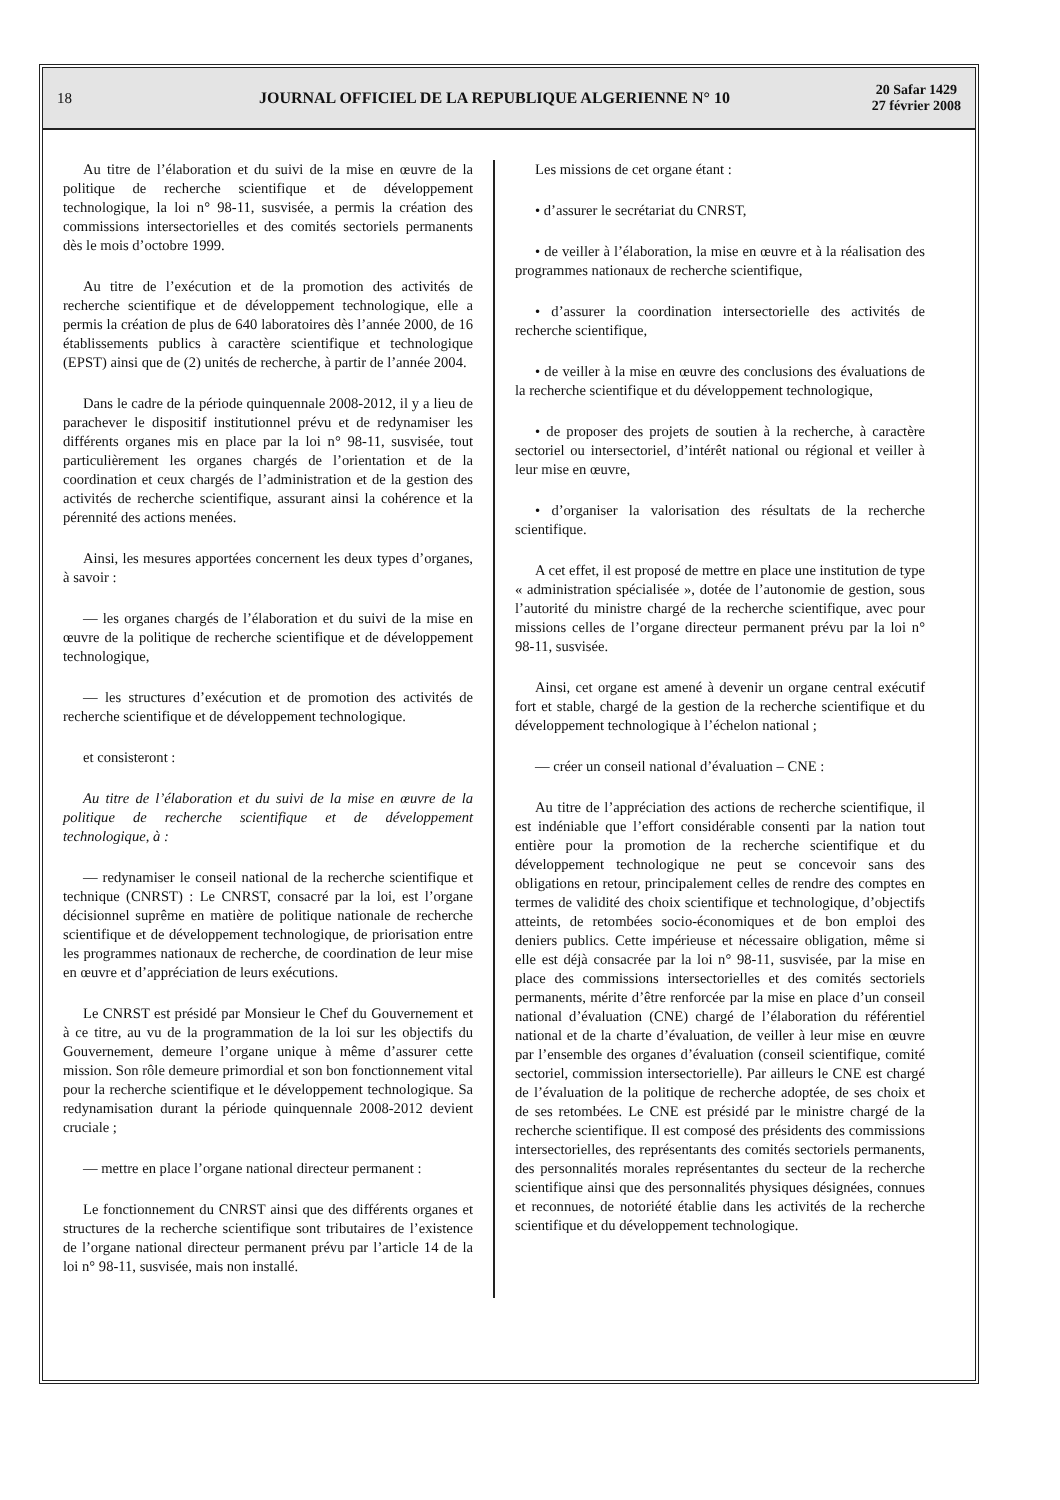18
JOURNAL OFFICIEL DE LA REPUBLIQUE ALGERIENNE N° 10
20 Safar 1429
27 février 2008
Au titre de l’élaboration et du suivi de la mise en œuvre de la politique de recherche scientifique et de développement technologique, la loi n° 98-11, susvisée, a permis la création des commissions intersectorielles et des comités sectoriels permanents dès le mois d’octobre 1999.
Au titre de l’exécution et de la promotion des activités de recherche scientifique et de développement technologique, elle a permis la création de plus de 640 laboratoires dès l’année 2000, de 16 établissements publics à caractère scientifique et technologique (EPST) ainsi que de (2) unités de recherche, à partir de l’année 2004.
Dans le cadre de la période quinquennale 2008-2012, il y a lieu de parachever le dispositif institutionnel prévu et de redynamiser les différents organes mis en place par la loi n° 98-11, susvisée, tout particulièrement les organes chargés de l’orientation et de la coordination et ceux chargés de l’administration et de la gestion des activités de recherche scientifique, assurant ainsi la cohérence et la pérennité des actions menées.
Ainsi, les mesures apportées concernent les deux types d’organes, à savoir :
— les organes chargés de l’élaboration et du suivi de la mise en œuvre de la politique de recherche scientifique et de développement technologique,
— les structures d’exécution et de promotion des activités de recherche scientifique et de développement technologique.
et consisteront :
Au titre de l’élaboration et du suivi de la mise en œuvre de la politique de recherche scientifique et de développement technologique, à :
— redynamiser le conseil national de la recherche scientifique et technique (CNRST) : Le CNRST, consacré par la loi, est l’organe décisionnel suprême en matière de politique nationale de recherche scientifique et de développement technologique, de priorisation entre les programmes nationaux de recherche, de coordination de leur mise en œuvre et d’appréciation de leurs exécutions.
Le CNRST est présidé par Monsieur le Chef du Gouvernement et à ce titre, au vu de la programmation de la loi sur les objectifs du Gouvernement, demeure l’organe unique à même d’assurer cette mission. Son rôle demeure primordial et son bon fonctionnement vital pour la recherche scientifique et le développement technologique. Sa redynamisation durant la période quinquennale 2008-2012 devient cruciale ;
— mettre en place l’organe national directeur permanent :
Le fonctionnement du CNRST ainsi que des différents organes et structures de la recherche scientifique sont tributaires de l’existence de l’organe national directeur permanent prévu par l’article 14 de la loi n° 98-11, susvisée, mais non installé.
Les missions de cet organe étant :
• d’assurer le secrétariat du CNRST,
• de veiller à l’élaboration, la mise en œuvre et à la réalisation des programmes nationaux de recherche scientifique,
• d’assurer la coordination intersectorielle des activités de recherche scientifique,
• de veiller à la mise en œuvre des conclusions des évaluations de la recherche scientifique et du développement technologique,
• de proposer des projets de soutien à la recherche, à caractère sectoriel ou intersectoriel, d’intérêt national ou régional et veiller à leur mise en œuvre,
• d’organiser la valorisation des résultats de la recherche scientifique.
A cet effet, il est proposé de mettre en place une institution de type « administration spécialisée », dotée de l’autonomie de gestion, sous l’autorité du ministre chargé de la recherche scientifique, avec pour missions celles de l’organe directeur permanent prévu par la loi n° 98-11, susvisée.
Ainsi, cet organe est amené à devenir un organe central exécutif fort et stable, chargé de la gestion de la recherche scientifique et du développement technologique à l’échelon national ;
— créer un conseil national d’évaluation – CNE :
Au titre de l’appréciation des actions de recherche scientifique, il est indéniable que l’effort considérable consenti par la nation tout entière pour la promotion de la recherche scientifique et du développement technologique ne peut se concevoir sans des obligations en retour, principalement celles de rendre des comptes en termes de validité des choix scientifique et technologique, d’objectifs atteints, de retombées socio-économiques et de bon emploi des deniers publics. Cette impérieuse et nécessaire obligation, même si elle est déjà consacrée par la loi n° 98-11, susvisée, par la mise en place des commissions intersectorielles et des comités sectoriels permanents, mérite d’être renforcée par la mise en place d’un conseil national d’évaluation (CNE) chargé de l’élaboration du référentiel national et de la charte d’évaluation, de veiller à leur mise en œuvre par l’ensemble des organes d’évaluation (conseil scientifique, comité sectoriel, commission intersectorielle). Par ailleurs le CNE est chargé de l’évaluation de la politique de recherche adoptée, de ses choix et de ses retombées. Le CNE est présidé par le ministre chargé de la recherche scientifique. Il est composé des présidents des commissions intersectorielles, des représentants des comités sectoriels permanents, des personnalités morales représentantes du secteur de la recherche scientifique ainsi que des personnalités physiques désignées, connues et reconnues, de notoriété établie dans les activités de la recherche scientifique et du développement technologique.